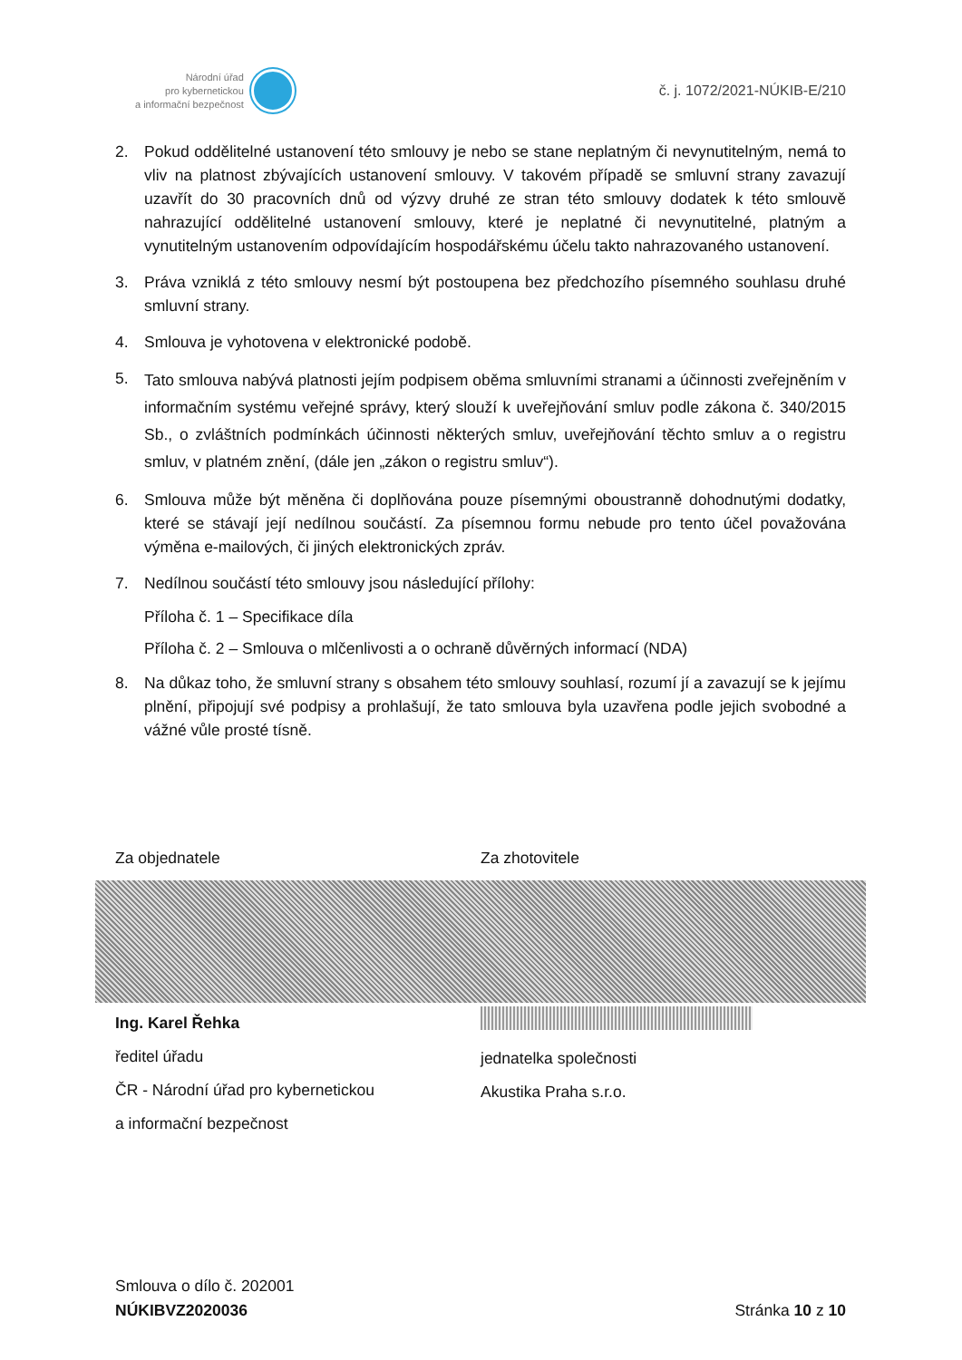Národní úřad
pro kybernetickou
a informační bezpečnost
č. j. 1072/2021-NÚKIB-E/210
2. Pokud oddělitelné ustanovení této smlouvy je nebo se stane neplatným či nevynutitelným, nemá to vliv na platnost zbývajících ustanovení smlouvy. V takovém případě se smluvní strany zavazují uzavřít do 30 pracovních dnů od výzvy druhé ze stran této smlouvy dodatek k této smlouvě nahrazující oddělitelné ustanovení smlouvy, které je neplatné či nevynutitelné, platným a vynutitelným ustanovením odpovídajícím hospodářskému účelu takto nahrazovaného ustanovení.
3. Práva vzniklá z této smlouvy nesmí být postoupena bez předchozího písemného souhlasu druhé smluvní strany.
4. Smlouva je vyhotovena v elektronické podobě.
5. Tato smlouva nabývá platnosti jejím podpisem oběma smluvními stranami a účinnosti zveřejněním v informačním systému veřejné správy, který slouží k uveřejňování smluv podle zákona č. 340/2015 Sb., o zvláštních podmínkách účinnosti některých smluv, uveřejňování těchto smluv a o registru smluv, v platném znění, (dále jen „zákon o registru smluv“).
6. Smlouva může být měněna či doplňována pouze písemnými oboustranně dohodnutými dodatky, které se stávají její nedílnou součástí. Za písemnou formu nebude pro tento účel považována výměna e-mailových, či jiných elektronických zpráv.
7. Nedílnou součástí této smlouvy jsou následující přílohy:
Příloha č. 1 – Specifikace díla
Příloha č. 2 – Smlouva o mlčenlivosti a o ochraně důvěrných informací (NDA)
8. Na důkaz toho, že smluvní strany s obsahem této smlouvy souhlasí, rozumí jí a zavazují se k jejímu plnění, připojují své podpisy a prohlašují, že tato smlouva byla uzavřena podle jejich svobodné a vážné vůle prosté tísně.
Za objednatele Za zhotovitele
Ing. Karel Řehka
ředitel úřadu
ČR - Národní úřad pro kybernetickou
a informační bezpečnost
jednatelka společnosti
Akustika Praha s.r.o.
Smlouva o dílo č. 202001
NÚKIBVZ2020036
Stránka 10 z 10